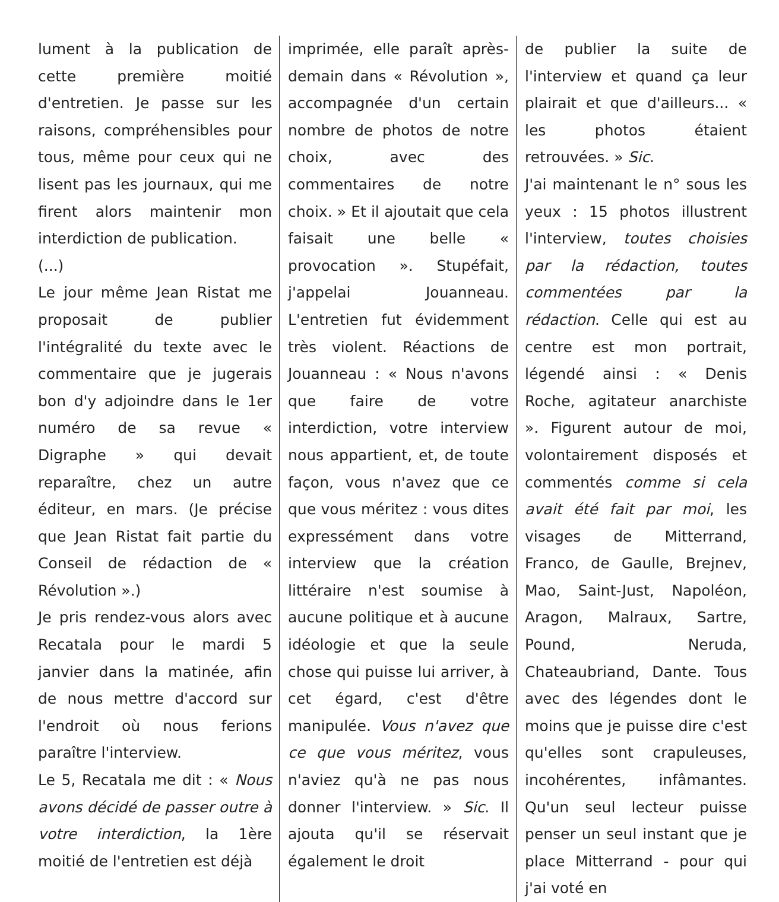lument à la publication de cette première moitié d'entretien. Je passe sur les raisons, compréhensibles pour tous, même pour ceux qui ne lisent pas les journaux, qui me firent alors maintenir mon interdiction de publication.
(...)
Le jour même Jean Ristat me proposait de publier l'intégralité du texte avec le commentaire que je jugerais bon d'y adjoindre dans le 1er numéro de sa revue « Digraphe » qui devait reparaître, chez un autre éditeur, en mars. (Je précise que Jean Ristat fait partie du Conseil de rédaction de « Révolution ».)
Je pris rendez-vous alors avec Recatala pour le mardi 5 janvier dans la matinée, afin de nous mettre d'accord sur l'endroit où nous ferions paraître l'interview.
Le 5, Recatala me dit : « Nous avons décidé de passer outre à votre interdiction, la 1ère moitié de l'entretien est déjà
imprimée, elle paraît après-demain dans « Révolution », accompagnée d'un certain nombre de photos de notre choix, avec des commentaires de notre choix. » Et il ajoutait que cela faisait une belle « provocation ». Stupéfait, j'appelai Jouanneau. L'entretien fut évidemment très violent. Réactions de Jouanneau : « Nous n'avons que faire de votre interdiction, votre interview nous appartient, et, de toute façon, vous n'avez que ce que vous méritez : vous dites expressément dans votre interview que la création littéraire n'est soumise à aucune politique et à aucune idéologie et que la seule chose qui puisse lui arriver, à cet égard, c'est d'être manipulée. Vous n'avez que ce que vous méritez, vous n'aviez qu'à ne pas nous donner l'interview. » Sic. Il ajouta qu'il se réservait également le droit
de publier la suite de l'interview et quand ça leur plairait et que d'ailleurs... « les photos étaient retrouvées. » Sic.
J'ai maintenant le n° sous les yeux : 15 photos illustrent l'interview, toutes choisies par la rédaction, toutes commentées par la rédaction. Celle qui est au centre est mon portrait, légendé ainsi : « Denis Roche, agitateur anarchiste ». Figurent autour de moi, volontairement disposés et commentés comme si cela avait été fait par moi, les visages de Mitterrand, Franco, de Gaulle, Brejnev, Mao, Saint-Just, Napoléon, Aragon, Malraux, Sartre, Pound, Neruda, Chateaubriand, Dante. Tous avec des légendes dont le moins que je puisse dire c'est qu'elles sont crapuleuses, incohérentes, infâmantes. Qu'un seul lecteur puisse penser un seul instant que je place Mitterrand - pour qui j'ai voté en